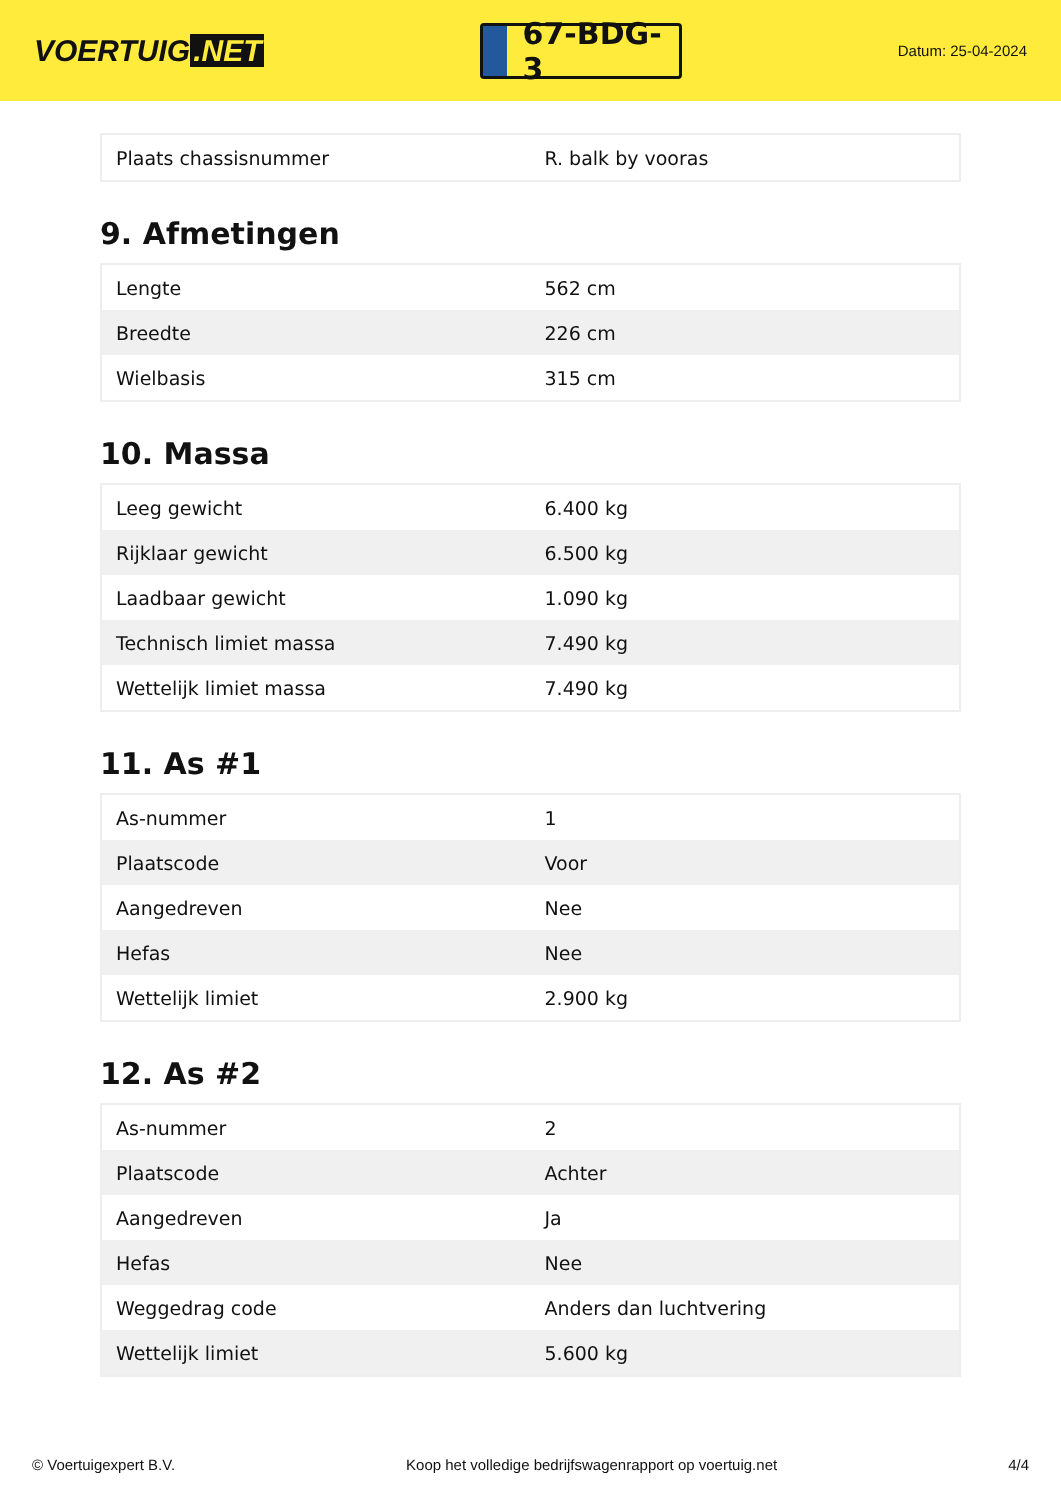VOERTUIG.NET
67-BDG-3
Datum: 25-04-2024
| Plaats chassisnummer | R. balk by vooras |
9. Afmetingen
| Lengte | 562 cm |
| Breedte | 226 cm |
| Wielbasis | 315 cm |
10. Massa
| Leeg gewicht | 6.400 kg |
| Rijklaar gewicht | 6.500 kg |
| Laadbaar gewicht | 1.090 kg |
| Technisch limiet massa | 7.490 kg |
| Wettelijk limiet massa | 7.490 kg |
11. As #1
| As-nummer | 1 |
| Plaatscode | Voor |
| Aangedreven | Nee |
| Hefas | Nee |
| Wettelijk limiet | 2.900 kg |
12. As #2
| As-nummer | 2 |
| Plaatscode | Achter |
| Aangedreven | Ja |
| Hefas | Nee |
| Weggedrag code | Anders dan luchtvering |
| Wettelijk limiet | 5.600 kg |
© Voertuigexpert B.V. Koop het volledige bedrijfswagenrapport op voertuig.net 4/4